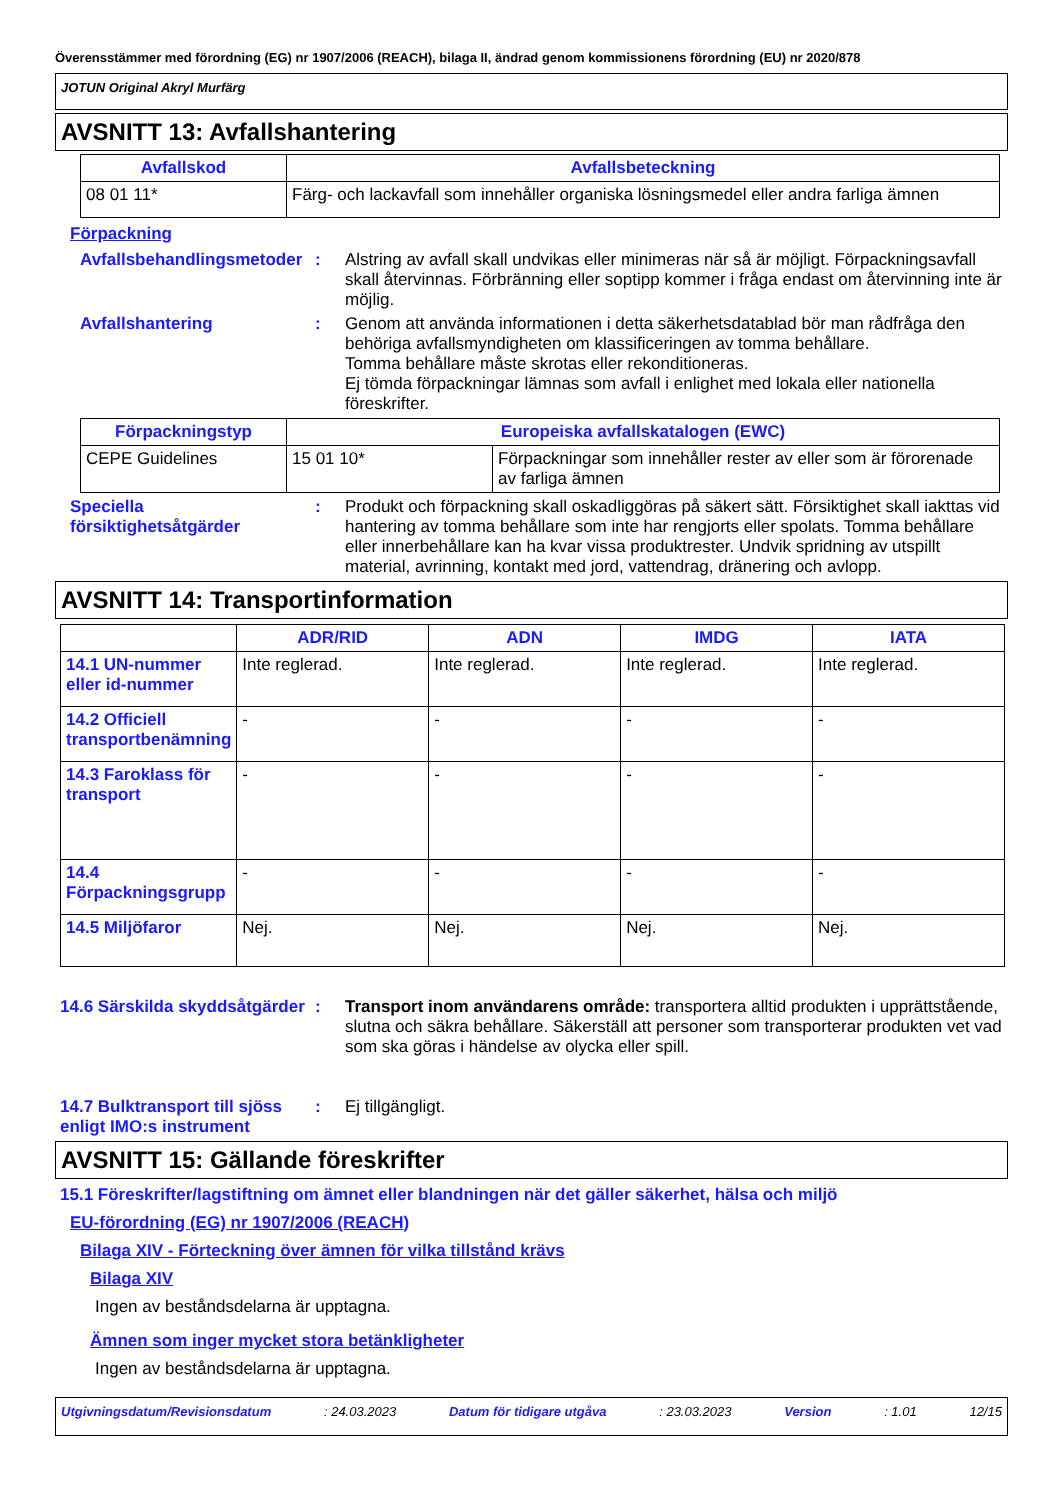Överensstämmer med förordning (EG) nr 1907/2006 (REACH), bilaga II, ändrad genom kommissionens förordning (EU) nr 2020/878
JOTUN Original Akryl Murfärg
AVSNITT 13: Avfallshantering
| Avfallskod | Avfallsbeteckning |
| --- | --- |
| 08 01 11* | Färg- och lackavfall som innehåller organiska lösningsmedel eller andra farliga ämnen |
Förpackning
Avfallsbehandlingsmetoder
:
Alstring av avfall skall undvikas eller minimeras när så är möjligt. Förpackningsavfall skall återvinnas. Förbränning eller soptipp kommer i fråga endast om återvinning inte är möjlig.
Avfallshantering :
Genom att använda informationen i detta säkerhetsdatablad bör man rådfråga den behöriga avfallsmyndigheten om klassificeringen av tomma behållare.
Tomma behållare måste skrotas eller rekonditioneras.
Ej tömda förpackningar lämnas som avfall i enlighet med lokala eller nationella föreskrifter.
| Förpackningstyp | Europeiska avfallskatalogen (EWC) | |
| --- | --- | --- |
| CEPE Guidelines | 15 01 10* | Förpackningar som innehåller rester av eller som är förorenade av farliga ämnen |
Speciella försiktighetsåtgärder
:
Produkt och förpackning skall oskadliggöras på säkert sätt. Försiktighet skall iakttas vid hantering av tomma behållare som inte har rengjorts eller spolats. Tomma behållare eller innerbehållare kan ha kvar vissa produktrester. Undvik spridning av utspillt material, avrinning, kontakt med jord, vattendrag, dränering och avlopp.
AVSNITT 14: Transportinformation
| | ADR/RID | ADN | IMDG | IATA |
| --- | --- | --- | --- | --- |
| 14.1 UN-nummer eller id-nummer | Inte reglerad. | Inte reglerad. | Inte reglerad. | Inte reglerad. |
| 14.2 Officiell transportbenämning | - | - | - | - |
| 14.3 Faroklass för transport | - | - | - | - |
| 14.4 Förpackningsgrupp | - | - | - | - |
| 14.5 Miljöfaror | Nej. | Nej. | Nej. | Nej. |
14.6 Särskilda skyddsåtgärder
:
Transport inom användarens område: transportera alltid produkten i upprättstående, slutna och säkra behållare. Säkerställ att personer som transporterar produkten vet vad som ska göras i händelse av olycka eller spill.
14.7 Bulktransport till sjöss enligt IMO:s instrument
:
Ej tillgängligt.
AVSNITT 15: Gällande föreskrifter
15.1 Föreskrifter/lagstiftning om ämnet eller blandningen när det gäller säkerhet, hälsa och miljö
EU-förordning (EG) nr 1907/2006 (REACH)
Bilaga XIV - Förteckning över ämnen för vilka tillstånd krävs
Bilaga XIV
Ingen av beståndsdelarna är upptagna.
Ämnen som inger mycket stora betänkligheter
Ingen av beståndsdelarna är upptagna.
Utgivningsdatum/Revisionsdatum: 24.03.2023 Datum för tidigare utgåva: 23.03.2023 Version: 1.01 12/15